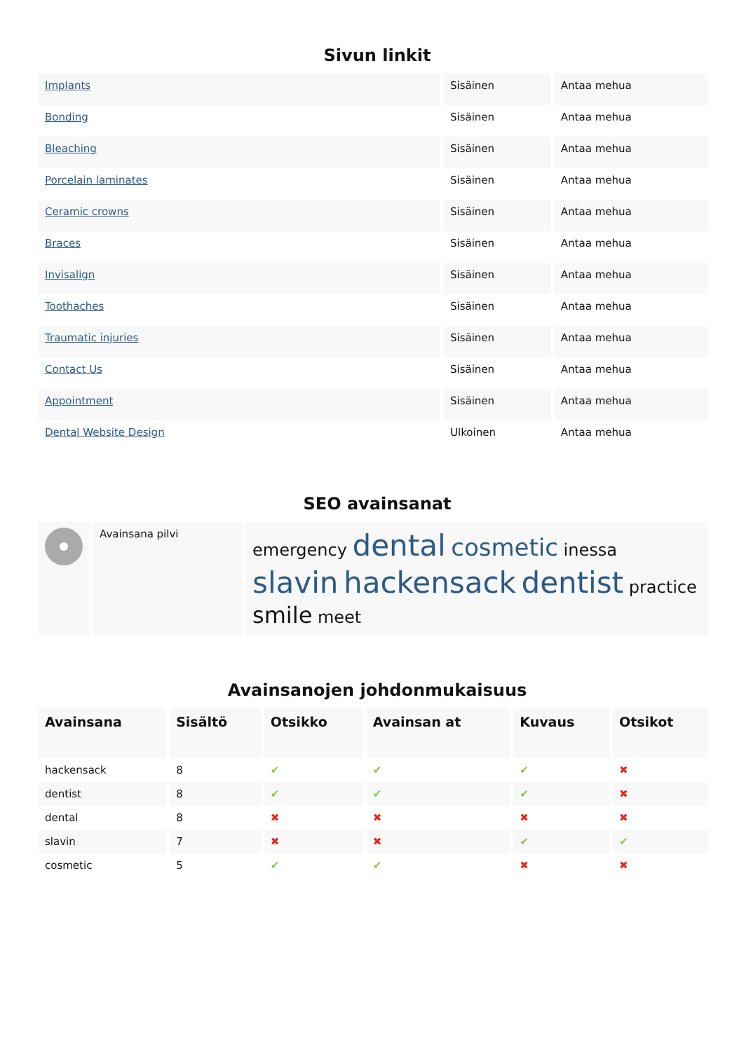Sivun linkit
| Implants | Sisäinen | Antaa mehua |
| Bonding | Sisäinen | Antaa mehua |
| Bleaching | Sisäinen | Antaa mehua |
| Porcelain laminates | Sisäinen | Antaa mehua |
| Ceramic crowns | Sisäinen | Antaa mehua |
| Braces | Sisäinen | Antaa mehua |
| Invisalign | Sisäinen | Antaa mehua |
| Toothaches | Sisäinen | Antaa mehua |
| Traumatic injuries | Sisäinen | Antaa mehua |
| Contact Us | Sisäinen | Antaa mehua |
| Appointment | Sisäinen | Antaa mehua |
| Dental Website Design | Ulkoinen | Antaa mehua |
SEO avainsanat
| | Avainsana pilvi | emergency dental cosmetic inessa slavin hackensack dentist practice smile meet |
Avainsanojen johdonmukaisuus
| Avainsana | Sisältö | Otsikko | Avainsan at | Kuvaus | Otsikot |
| --- | --- | --- | --- | --- | --- |
| hackensack | 8 | ✔ | ✔ | ✔ | ✖ |
| dentist | 8 | ✔ | ✔ | ✔ | ✖ |
| dental | 8 | ✖ | ✖ | ✖ | ✖ |
| slavin | 7 | ✖ | ✖ | ✔ | ✔ |
| cosmetic | 5 | ✔ | ✔ | ✖ | ✖ |